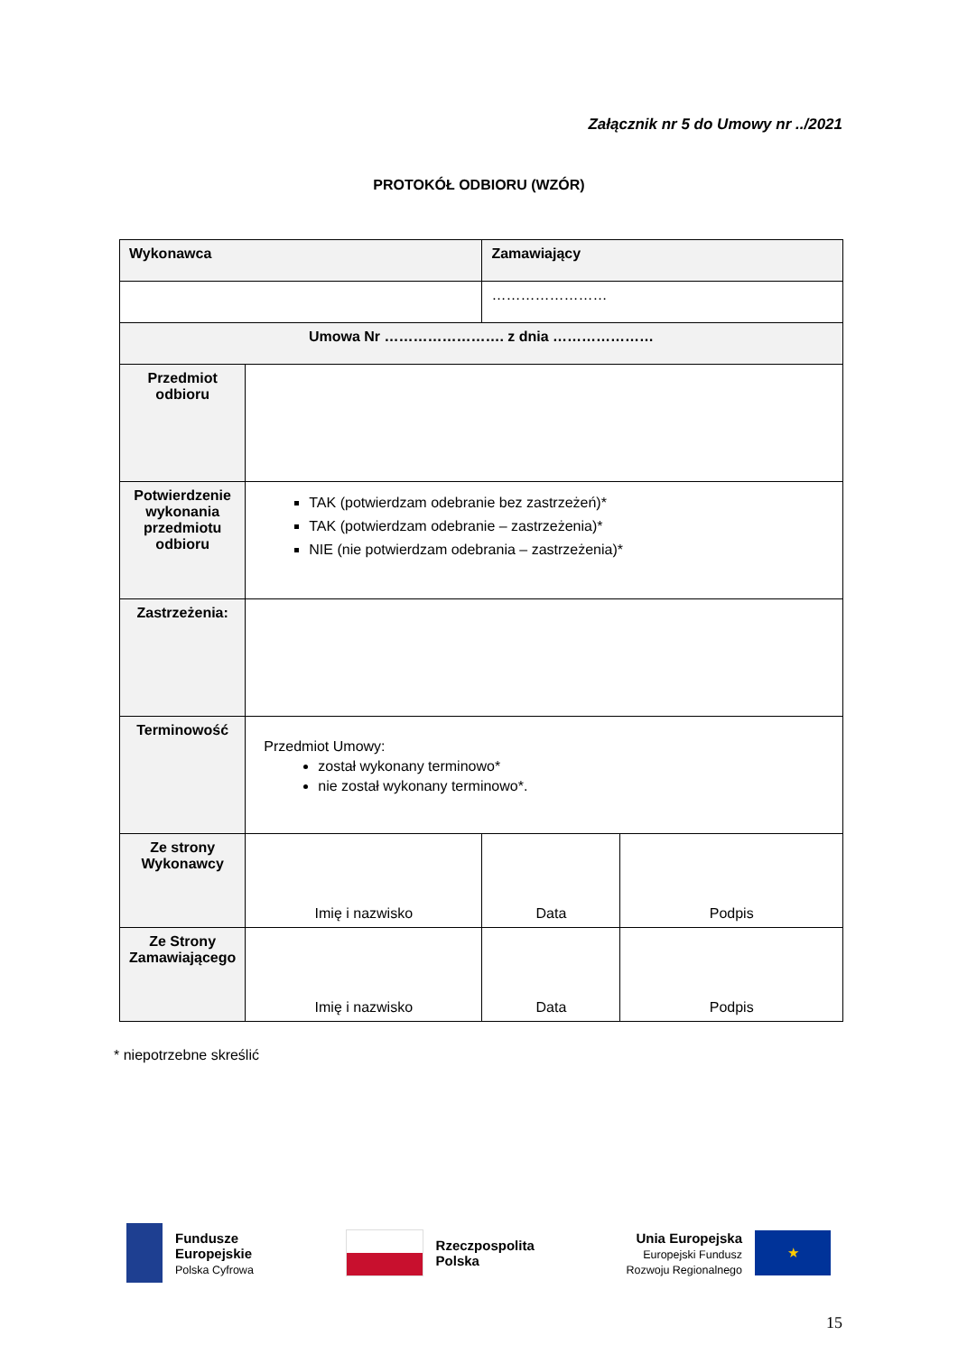Załącznik nr 5 do Umowy nr ../2021
PROTOKÓŁ ODBIORU (WZÓR)
| Wykonawca | | Zamawiający | |
| --- | --- | --- | --- |
| | | …………………… | |
| Umowa Nr ……………………. z dnia ………………… | | | |
| Przedmiot odbioru | | | |
| Potwierdzenie wykonania przedmiotu odbioru | TAK (potwierdzam odebranie bez zastrzeżeń)* TAK (potwierdzam odebranie – zastrzeżenia)* NIE (nie potwierdzam odebrania – zastrzeżenia)* | | |
| Zastrzeżenia: | | | |
| Terminowość | Przedmiot Umowy: został wykonany terminowo* nie został wykonany terminowo*. | | |
| Ze strony Wykonawcy | Imię i nazwisko | Data | Podpis |
| Ze Strony Zamawiającego | Imię i nazwisko | Data | Podpis |
* niepotrzebne skreślić
Fundusze
Europejskie
Polska Cyfrowa
Rzeczpospolita
Polska
Unia Europejska
Europejski Fundusz
Rozwoju Regionalnego
★
15